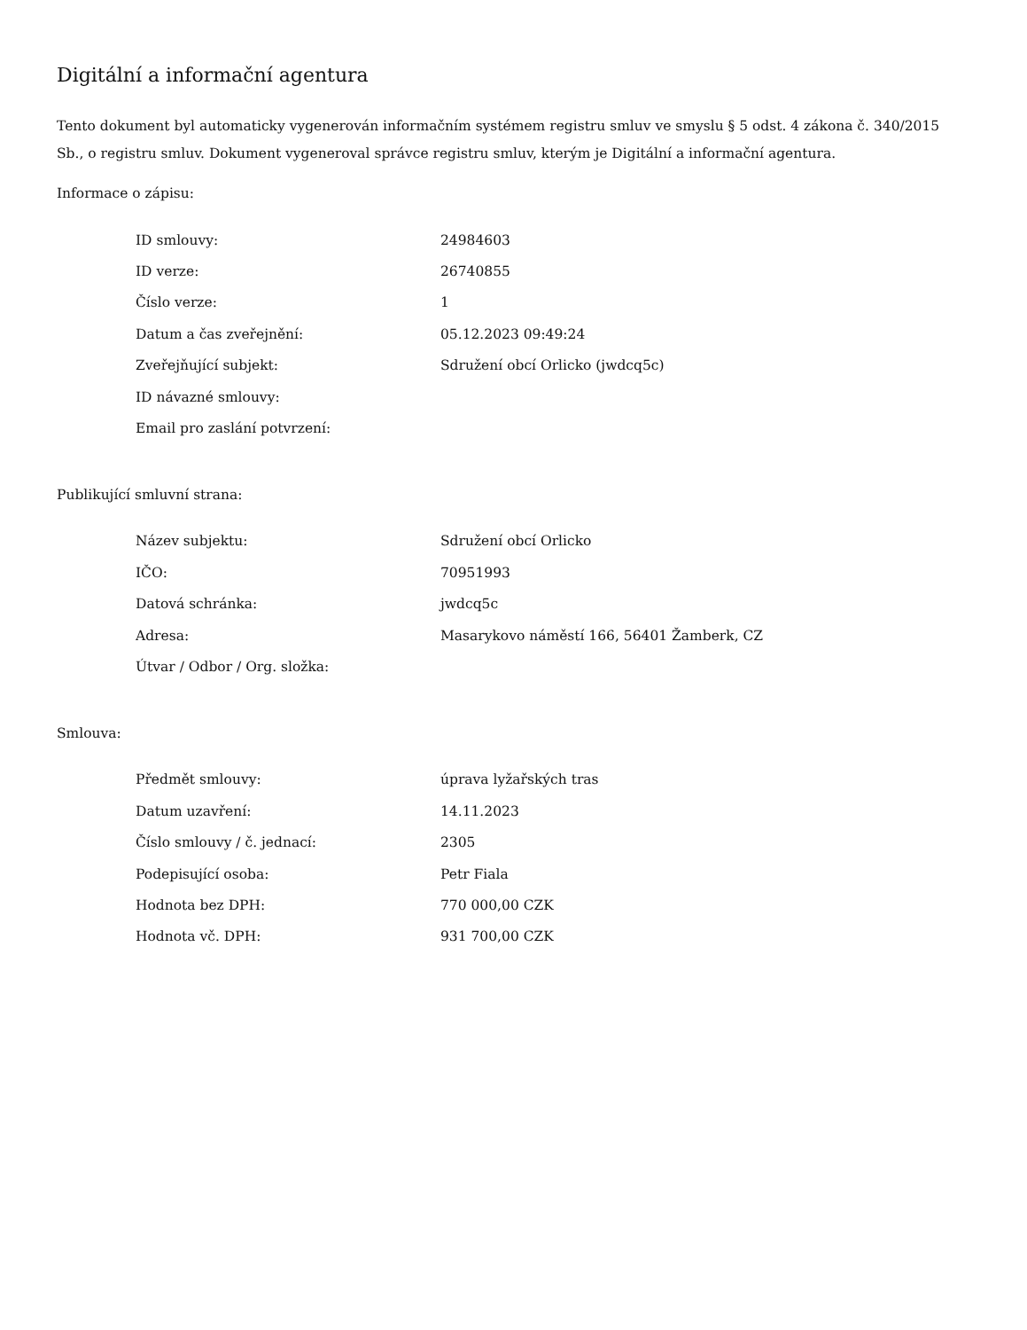Digitální a informační agentura
Tento dokument byl automaticky vygenerován informačním systémem registru smluv ve smyslu § 5 odst. 4 zákona č. 340/2015 Sb., o registru smluv. Dokument vygeneroval správce registru smluv, kterým je Digitální a informační agentura.
Informace o zápisu:
| ID smlouvy: | 24984603 |
| ID verze: | 26740855 |
| Číslo verze: | 1 |
| Datum a čas zveřejnění: | 05.12.2023 09:49:24 |
| Zveřejňující subjekt: | Sdružení obcí Orlicko (jwdcq5c) |
| ID návazné smlouvy: | |
| Email pro zaslání potvrzení: | |
Publikující smluvní strana:
| Název subjektu: | Sdružení obcí Orlicko |
| IČO: | 70951993 |
| Datová schránka: | jwdcq5c |
| Adresa: | Masarykovo náměstí 166, 56401 Žamberk, CZ |
| Útvar / Odbor / Org. složka: | |
Smlouva:
| Předmět smlouvy: | úprava lyžařských tras |
| Datum uzavření: | 14.11.2023 |
| Číslo smlouvy / č. jednací: | 2305 |
| Podepisující osoba: | Petr Fiala |
| Hodnota bez DPH: | 770 000,00 CZK |
| Hodnota vč. DPH: | 931 700,00 CZK |